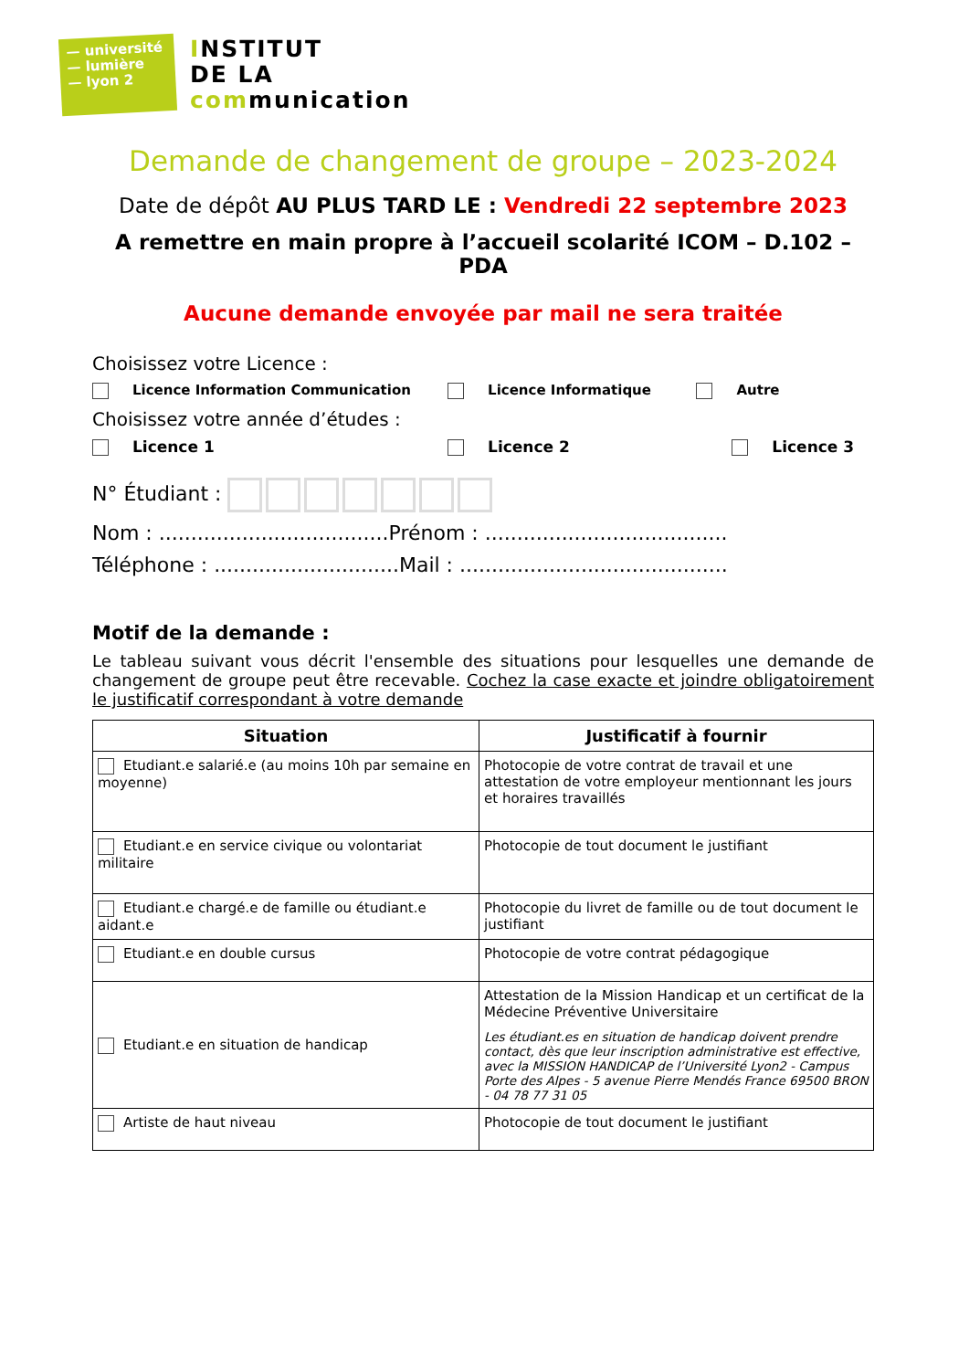— université
— lumière
— lyon 2
INSTITUT
DE LA
communication
Demande de changement de groupe – 2023-2024
Date de dépôt AU PLUS TARD LE : Vendredi 22 septembre 2023
A remettre en main propre à l’accueil scolarité ICOM – D.102 – PDA
Aucune demande envoyée par mail ne sera traitée
Choisissez votre Licence :
Licence Information Communication Licence Informatique Autre
Choisissez votre année d’études :
Licence 1 Licence 2 Licence 3
N° Étudiant :
Nom : ....................................Prénom : ......................................
Téléphone : .............................Mail : ..........................................
Motif de la demande :
Le tableau suivant vous décrit l'ensemble des situations pour lesquelles une demande de changement de groupe peut être recevable. Cochez la case exacte et joindre obligatoirement le justificatif correspondant à votre demande
| Situation | Justificatif à fournir |
| --- | --- |
| Etudiant.e salarié.e (au moins 10h par semaine en moyenne) | Photocopie de votre contrat de travail et une attestation de votre employeur mentionnant les jours et horaires travaillés |
| Etudiant.e en service civique ou volontariat militaire | Photocopie de tout document le justifiant |
| Etudiant.e chargé.e de famille ou étudiant.e aidant.e | Photocopie du livret de famille ou de tout document le justifiant |
| Etudiant.e en double cursus | Photocopie de votre contrat pédagogique |
| Etudiant.e en situation de handicap | Attestation de la Mission Handicap et un certificat de la Médecine Préventive Universitaire Les étudiant.es en situation de handicap doivent prendre contact, dès que leur inscription administrative est effective, avec la MISSION HANDICAP de l’Université Lyon2 - Campus Porte des Alpes - 5 avenue Pierre Mendés France 69500 BRON - 04 78 77 31 05 |
| Artiste de haut niveau | Photocopie de tout document le justifiant |